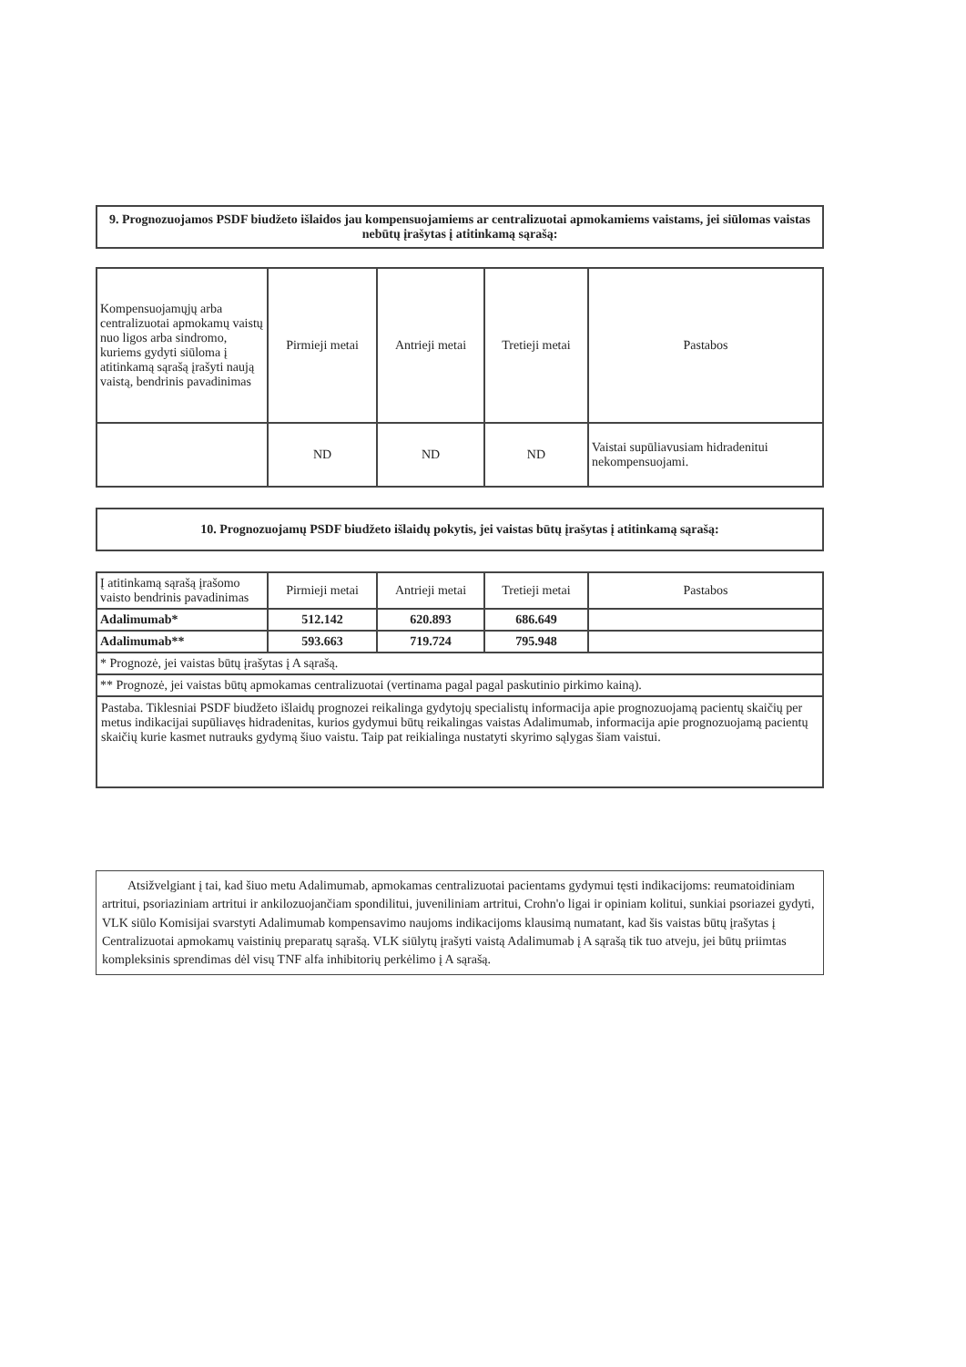9. Prognozuojamos PSDF biudžeto išlaidos jau kompensuojamiems ar centralizuotai apmokamiems vaistams, jei siūlomas vaistas nebūtų įrašytas į atitinkamą sąrašą:
| Kompensuojamųjų arba centralizuotai apmokamų vaistų nuo ligos arba sindromo, kuriems gydyti siūloma į atitinkamą sąrašą įrašyti naują vaistą, bendrinis pavadinimas | Pirmieji metai | Antrieji metai | Tretieji metai | Pastabos |
| --- | --- | --- | --- | --- |
| | ND | ND | ND | Vaistai supūliavusiam hidradenitui nekompensuojami. |
10. Prognozuojamų PSDF biudžeto išlaidų pokytis, jei vaistas būtų įrašytas į atitinkamą sąrašą:
| Į atitinkamą sąrašą įrašomo vaisto bendrinis pavadinimas | Pirmieji metai | Antrieji metai | Tretieji metai | Pastabos |
| --- | --- | --- | --- | --- |
| Adalimumab* | 512.142 | 620.893 | 686.649 | |
| Adalimumab** | 593.663 | 719.724 | 795.948 | |
| * Prognozė, jei vaistas būtų įrašytas į A sąrašą. | | | | |
| ** Prognozė, jei vaistas būtų apmokamas centralizuotai (vertinama pagal pagal paskutinio pirkimo kainą). | | | | |
Pastaba. Tiklesniai PSDF biudžeto išlaidų prognozei reikalinga gydytojų specialistų informacija apie prognozuojamą pacientų skaičių per metus indikacijai supūliavęs hidradenitas, kurios gydymui būtų reikalingas vaistas Adalimumab, informacija apie prognozuojamą pacientų skaičių kurie kasmet nutrauks gydymą šiuo vaistu. Taip pat reikialinga nustatyti skyrimo sąlygas šiam vaistui.
Atsižvelgiant į tai, kad šiuo metu Adalimumab, apmokamas centralizuotai pacientams gydymui tęsti indikacijoms: reumatoidiniam artritui, psoriaziniam artritui ir ankilozuojančiam spondilitui, juveniliniam artritui, Crohn'o ligai ir opiniam kolitui, sunkiai psoriazei gydyti, VLK siūlo Komisijai svarstyti Adalimumab kompensavimo naujoms indikacijoms klausimą numatant, kad šis vaistas būtų įrašytas į Centralizuotai apmokamų vaistinių preparatų sąrašą. VLK siūlytų įrašyti vaistą Adalimumab į A sąrašą tik tuo atveju, jei būtų priimtas kompleksinis sprendimas dėl visų TNF alfa inhibitorių perkėlimo į A sąrašą.